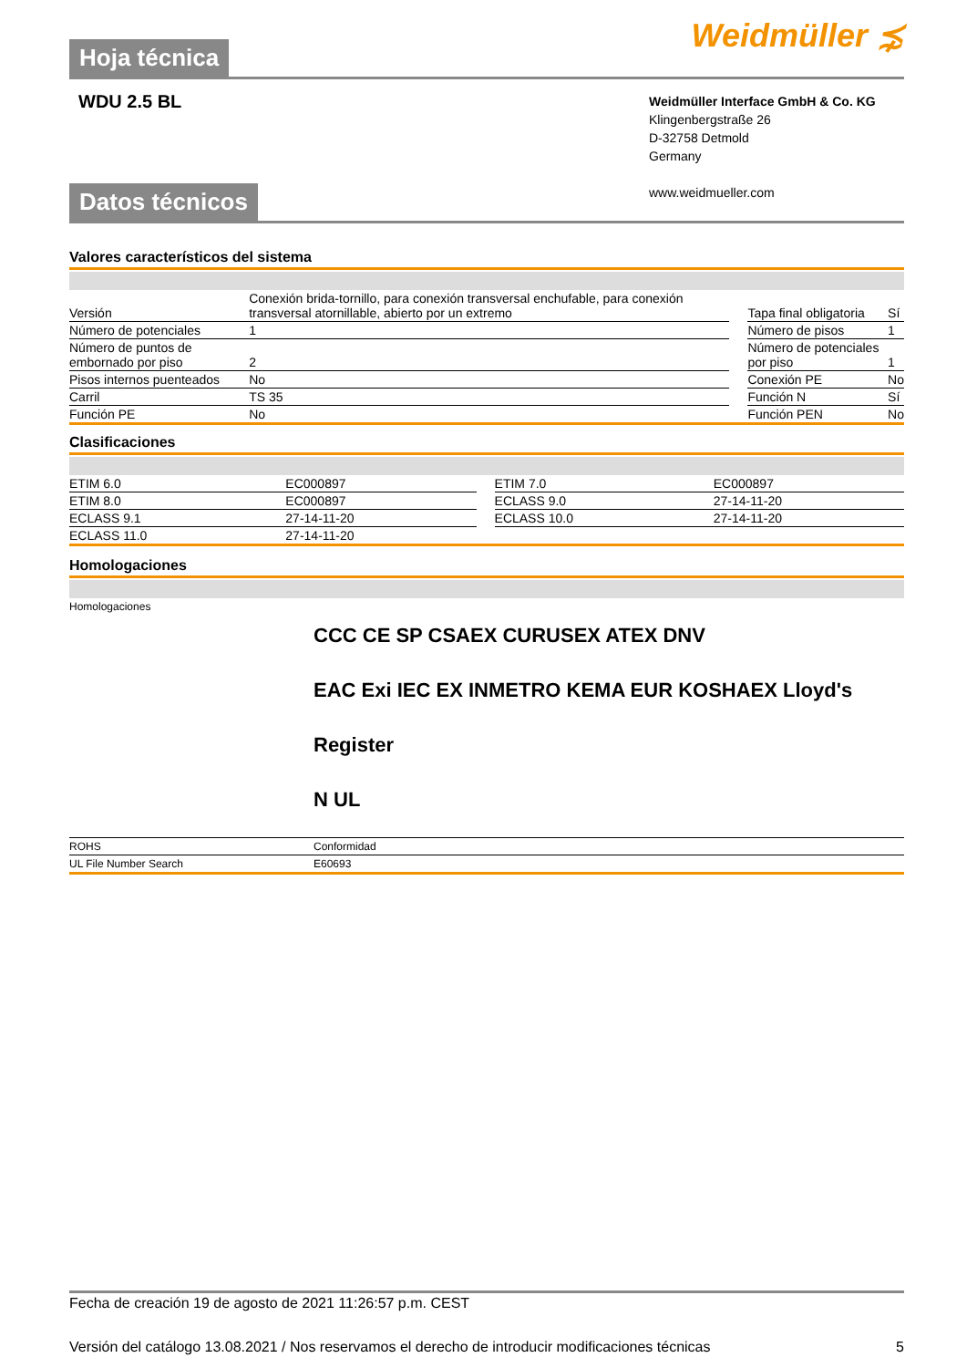Hoja técnica
Weidmüller ⋨
WDU 2.5 BL
Weidmüller Interface GmbH & Co. KG
Klingenbergstraße 26
D-32758 Detmold
Germany
www.weidmueller.com
Datos técnicos
Valores característicos del sistema
| Versión | Conexión brida-tornillo, para conexión transversal enchufable, para conexión transversal atornillable, abierto por un extremo | | Tapa final obligatoria | Sí |
| Número de potenciales | 1 | | Número de pisos | 1 |
| Número de puntos de embornado por piso | 2 | | Número de potenciales por piso | 1 |
| Pisos internos puenteados | No | | Conexión PE | No |
| Carril | TS 35 | | Función N | Sí |
| Función PE | No | | Función PEN | No |
Clasificaciones
| ETIM 6.0 | EC000897 | | ETIM 7.0 | EC000897 |
| ETIM 8.0 | EC000897 | | ECLASS 9.0 | 27-14-11-20 |
| ECLASS 9.1 | 27-14-11-20 | | ECLASS 10.0 | 27-14-11-20 |
| ECLASS 11.0 | 27-14-11-20 | | | |
Homologaciones
| Homologaciones | CCC CE SP CSAEX CURUSEX ATEX DNV EAC Exi IEC EX INMETRO KEMA EUR KOSHAEX Lloyd's Register N UL |
| ROHS | Conformidad |
| UL File Number Search | E60693 |
Fecha de creación 19 de agosto de 2021 11:26:57 p.m. CEST
Versión del catálogo 13.08.2021 / Nos reservamos el derecho de introducir modificaciones técnicas 5